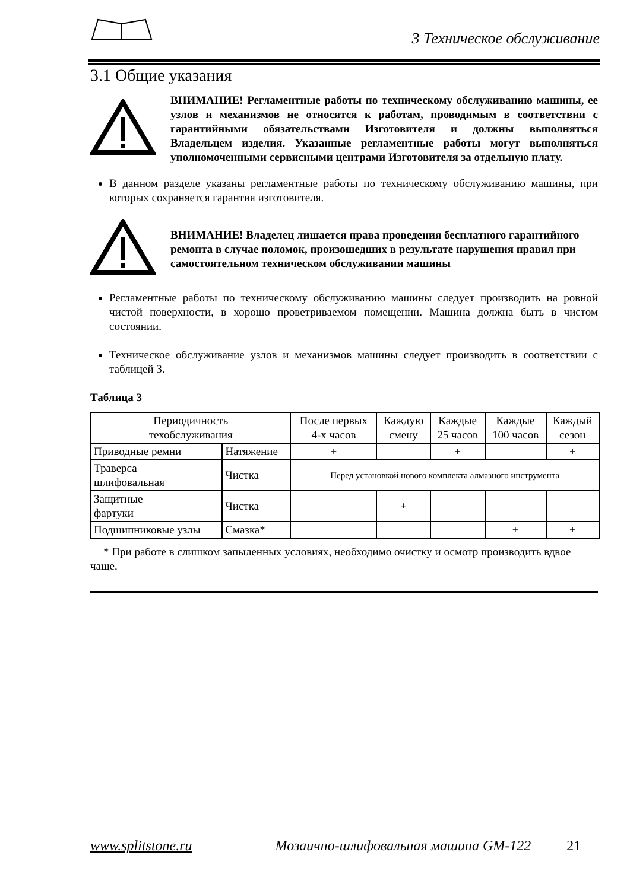3 Техническое обслуживание
3.1 Общие указания
ВНИМАНИЕ! Регламентные работы по техническому обслуживанию машины, ее узлов и механизмов не относятся к работам, проводимым в соответствии с гарантийными обязательствами Изготовителя и должны выполняться Владельцем изделия. Указанные регламентные работы могут выполняться уполномоченными сервисными центрами Изготовителя за отдельную плату.
В данном разделе указаны регламентные работы по техническому обслуживанию машины, при которых сохраняется гарантия изготовителя.
ВНИМАНИЕ! Владелец лишается права проведения бесплатного гарантийного ремонта в случае поломок, произошедших в результате нарушения правил при самостоятельном техническом обслуживании машины
Регламентные работы по техническому обслуживанию машины следует производить на ровной чистой поверхности, в хорошо проветриваемом помещении. Машина должна быть в чистом состоянии.
Техническое обслуживание узлов и механизмов машины следует производить в соответствии с таблицей 3.
Таблица 3
| Периодичность техобслуживания | | После первых 4-х часов | Каждую смену | Каждые 25 часов | Каждые 100 часов | Каждый сезон |
| --- | --- | --- | --- | --- | --- | --- |
| Приводные ремни | Натяжение | + | | + | | + |
| Траверса шлифовальная | Чистка | Перед установкой нового комплекта алмазного инструмента | | | | |
| Защитные фартуки | Чистка | | + | | | |
| Подшипниковые узлы | Смазка* | | | | + | + |
* При работе в слишком запыленных условиях, необходимо очистку и осмотр производить вдвое чаще.
www.splitstone.ru Мозаично-шлифовальная машина GM-122 21